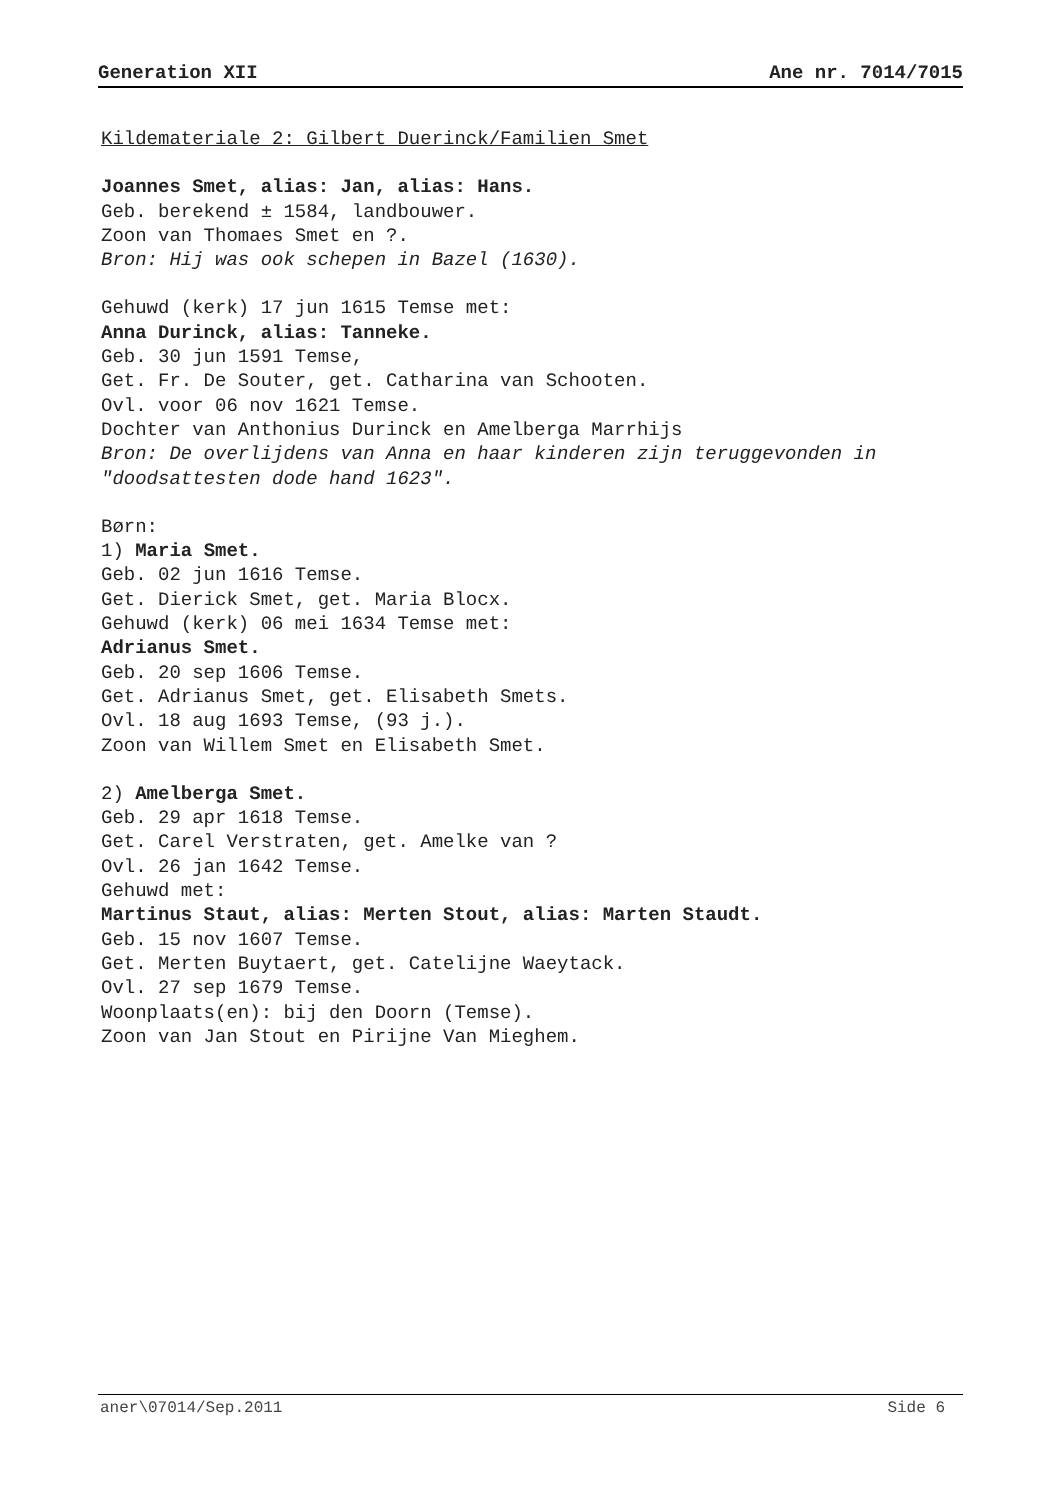Generation XII Ane nr. 7014/7015
Kildemateriale 2: Gilbert Duerinck/Familien Smet
Joannes Smet, alias: Jan, alias: Hans.
Geb. berekend ± 1584, landbouwer.
Zoon van Thomaes Smet en ?.
Bron: Hij was ook schepen in Bazel (1630).
Gehuwd (kerk) 17 jun 1615 Temse met:
Anna Durinck, alias: Tanneke.
Geb. 30 jun 1591 Temse,
Get. Fr. De Souter, get. Catharina van Schooten.
Ovl. voor 06 nov 1621 Temse.
Dochter van Anthonius Durinck en Amelberga Marrhijs
Bron: De overlijdens van Anna en haar kinderen zijn teruggevonden in "doodsattesten dode hand 1623".
Børn:
1) Maria Smet.
Geb. 02 jun 1616 Temse.
Get. Dierick Smet, get. Maria Blocx.
Gehuwd (kerk) 06 mei 1634 Temse met:
Adrianus Smet.
Geb. 20 sep 1606 Temse.
Get. Adrianus Smet, get. Elisabeth Smets.
Ovl. 18 aug 1693 Temse, (93 j.).
Zoon van Willem Smet en Elisabeth Smet.
2) Amelberga Smet.
Geb. 29 apr 1618 Temse.
Get. Carel Verstraten, get. Amelke van ?
Ovl. 26 jan 1642 Temse.
Gehuwd met:
Martinus Staut, alias: Merten Stout, alias: Marten Staudt.
Geb. 15 nov 1607 Temse.
Get. Merten Buytaert, get. Catelijne Waeytack.
Ovl. 27 sep 1679 Temse.
Woonplaats(en): bij den Doorn (Temse).
Zoon van Jan Stout en Pirijne Van Mieghem.
aner\07014/Sep.2011 Side 6